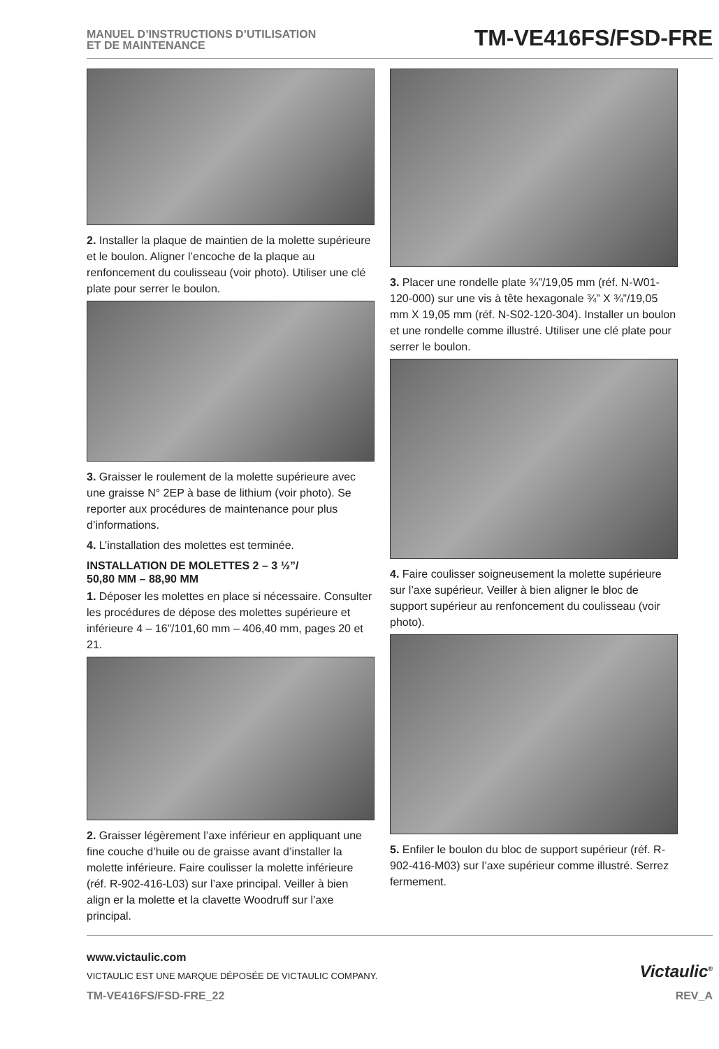MANUEL D’INSTRUCTIONS D’UTILISATION
ET DE MAINTENANCE
TM-VE416FS/FSD-FRE
2. Installer la plaque de maintien de la molette supérieure et le boulon. Aligner l’encoche de la plaque au renfoncement du coulisseau (voir photo). Utiliser une clé plate pour serrer le boulon.
3. Graisser le roulement de la molette supérieure avec une graisse N° 2EP à base de lithium (voir photo). Se reporter aux procédures de maintenance pour plus d’informations.
4. L’installation des molettes est terminée.
INSTALLATION DE MOLETTES 2 – 3 ½”/
50,80 MM – 88,90 MM
1. Déposer les molettes en place si nécessaire. Consulter les procédures de dépose des molettes supérieure et inférieure 4 – 16”/101,60 mm – 406,40 mm, pages 20 et 21.
2. Graisser légèrement l’axe inférieur en appliquant une fine couche d’huile ou de graisse avant d’installer la molette inférieure. Faire coulisser la molette inférieure (réf. R-902-416-L03) sur l’axe principal. Veiller à bien align er la molette et la clavette Woodruff sur l’axe principal.
3. Placer une rondelle plate ¾”/19,05 mm (réf. N-W01-120-000) sur une vis à tête hexagonale ¾” X ¾”/19,05 mm X 19,05 mm (réf. N-S02-120-304). Installer un boulon et une rondelle comme illustré. Utiliser une clé plate pour serrer le boulon.
4. Faire coulisser soigneusement la molette supérieure sur l’axe supérieur. Veiller à bien aligner le bloc de support supérieur au renfoncement du coulisseau (voir photo).
5. Enfiler le boulon du bloc de support supérieur (réf. R-902-416-M03) sur l’axe supérieur comme illustré. Serrez fermement.
www.victaulic.com
VICTAULIC EST UNE MARQUE DÉPOSÉE DE VICTAULIC COMPANY.
Victaulic<sup>®</sup>
TM-VE416FS/FSD-FRE_22 REV_A